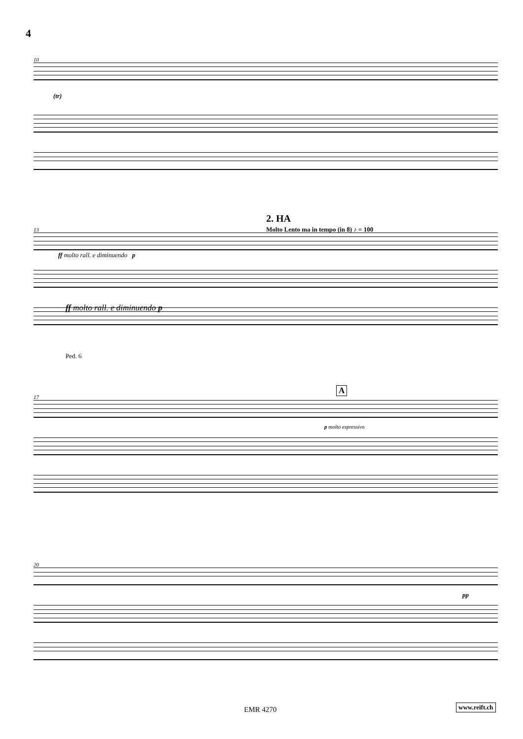4
10
(tr)
2. HA
Molto Lento ma in tempo (in 8) ♪ = 100
13
ff molto rall. e diminuendo p
ff molto rall. e diminuendo p
Ped. 6
A
17
p molto espressivo
20
pp
EMR 4270 www.reift.ch